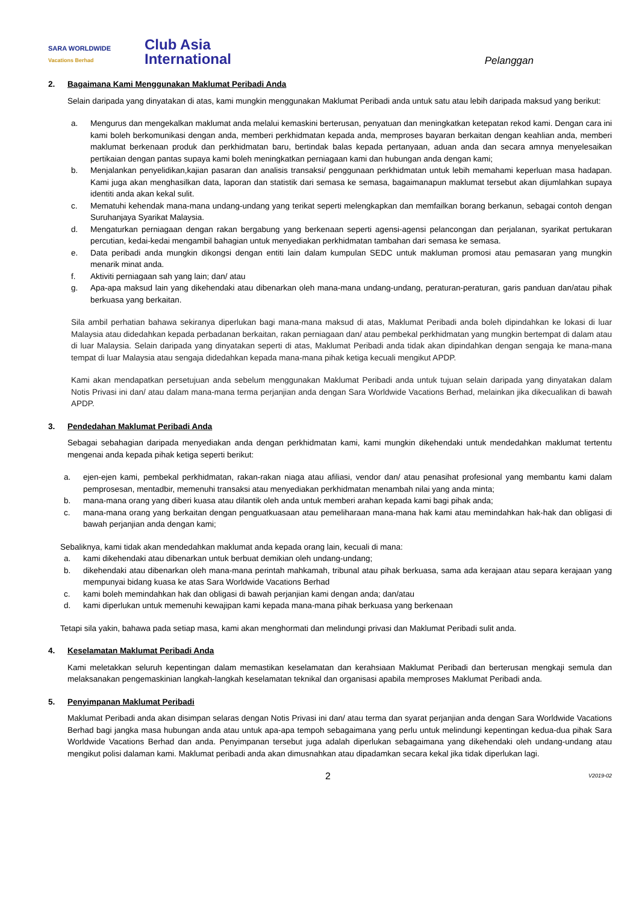SARA WORLDWIDE
Vacations Berhad
Club Asia
International
Pelanggan
2. Bagaimana Kami Menggunakan Maklumat Peribadi Anda
Selain daripada yang dinyatakan di atas, kami mungkin menggunakan Maklumat Peribadi anda untuk satu atau lebih daripada maksud yang berikut:
a. Mengurus dan mengekalkan maklumat anda melalui kemaskini berterusan, penyatuan dan meningkatkan ketepatan rekod kami. Dengan cara ini kami boleh berkomunikasi dengan anda, memberi perkhidmatan kepada anda, memproses bayaran berkaitan dengan keahlian anda, memberi maklumat berkenaan produk dan perkhidmatan baru, bertindak balas kepada pertanyaan, aduan anda dan secara amnya menyelesaikan pertikaian dengan pantas supaya kami boleh meningkatkan perniagaan kami dan hubungan anda dengan kami;
b. Menjalankan penyelidikan,kajian pasaran dan analisis transaksi/ penggunaan perkhidmatan untuk lebih memahami keperluan masa hadapan. Kami juga akan menghasilkan data, laporan dan statistik dari semasa ke semasa, bagaimanapun maklumat tersebut akan dijumlahkan supaya identiti anda akan kekal sulit.
c. Mematuhi kehendak mana-mana undang-undang yang terikat seperti melengkapkan dan memfailkan borang berkanun, sebagai contoh dengan Suruhanjaya Syarikat Malaysia.
d. Mengaturkan perniagaan dengan rakan bergabung yang berkenaan seperti agensi-agensi pelancongan dan perjalanan, syarikat pertukaran percutian, kedai-kedai mengambil bahagian untuk menyediakan perkhidmatan tambahan dari semasa ke semasa.
e. Data peribadi anda mungkin dikongsi dengan entiti lain dalam kumpulan SEDC untuk makluman promosi atau pemasaran yang mungkin menarik minat anda.
f. Aktiviti perniagaan sah yang lain; dan/ atau
g. Apa-apa maksud lain yang dikehendaki atau dibenarkan oleh mana-mana undang-undang, peraturan-peraturan, garis panduan dan/atau pihak berkuasa yang berkaitan.
Sila ambil perhatian bahawa sekiranya diperlukan bagi mana-mana maksud di atas, Maklumat Peribadi anda boleh dipindahkan ke lokasi di luar Malaysia atau didedahkan kepada perbadanan berkaitan, rakan perniagaan dan/ atau pembekal perkhidmatan yang mungkin bertempat di dalam atau di luar Malaysia. Selain daripada yang dinyatakan seperti di atas, Maklumat Peribadi anda tidak akan dipindahkan dengan sengaja ke mana-mana tempat di luar Malaysia atau sengaja didedahkan kepada mana-mana pihak ketiga kecuali mengikut APDP.
Kami akan mendapatkan persetujuan anda sebelum menggunakan Maklumat Peribadi anda untuk tujuan selain daripada yang dinyatakan dalam Notis Privasi ini dan/ atau dalam mana-mana terma perjanjian anda dengan Sara Worldwide Vacations Berhad, melainkan jika dikecualikan di bawah APDP.
3. Pendedahan Maklumat Peribadi Anda
Sebagai sebahagian daripada menyediakan anda dengan perkhidmatan kami, kami mungkin dikehendaki untuk mendedahkan maklumat tertentu mengenai anda kepada pihak ketiga seperti berikut:
a. ejen-ejen kami, pembekal perkhidmatan, rakan-rakan niaga atau afiliasi, vendor dan/ atau penasihat profesional yang membantu kami dalam pemprosesan, mentadbir, memenuhi transaksi atau menyediakan perkhidmatan menambah nilai yang anda minta;
b. mana-mana orang yang diberi kuasa atau dilantik oleh anda untuk memberi arahan kepada kami bagi pihak anda;
c. mana-mana orang yang berkaitan dengan penguatkuasaan atau pemeliharaan mana-mana hak kami atau memindahkan hak-hak dan obligasi di bawah perjanjian anda dengan kami;
Sebaliknya, kami tidak akan mendedahkan maklumat anda kepada orang lain, kecuali di mana:
a. kami dikehendaki atau dibenarkan untuk berbuat demikian oleh undang-undang;
b. dikehendaki atau dibenarkan oleh mana-mana perintah mahkamah, tribunal atau pihak berkuasa, sama ada kerajaan atau separa kerajaan yang mempunyai bidang kuasa ke atas Sara Worldwide Vacations Berhad
c. kami boleh memindahkan hak dan obligasi di bawah perjanjian kami dengan anda; dan/atau
d. kami diperlukan untuk memenuhi kewajipan kami kepada mana-mana pihak berkuasa yang berkenaan
Tetapi sila yakin, bahawa pada setiap masa, kami akan menghormati dan melindungi privasi dan Maklumat Peribadi sulit anda.
4. Keselamatan Maklumat Peribadi Anda
Kami meletakkan seluruh kepentingan dalam memastikan keselamatan dan kerahsiaan Maklumat Peribadi dan berterusan mengkaji semula dan melaksanakan pengemaskinian langkah-langkah keselamatan teknikal dan organisasi apabila memproses Maklumat Peribadi anda.
5. Penyimpanan Maklumat Peribadi
Maklumat Peribadi anda akan disimpan selaras dengan Notis Privasi ini dan/ atau terma dan syarat perjanjian anda dengan Sara Worldwide Vacations Berhad bagi jangka masa hubungan anda atau untuk apa-apa tempoh sebagaimana yang perlu untuk melindungi kepentingan kedua-dua pihak Sara Worldwide Vacations Berhad dan anda. Penyimpanan tersebut juga adalah diperlukan sebagaimana yang dikehendaki oleh undang-undang atau mengikut polisi dalaman kami. Maklumat peribadi anda akan dimusnahkan atau dipadamkan secara kekal jika tidak diperlukan lagi.
2 V2019-02